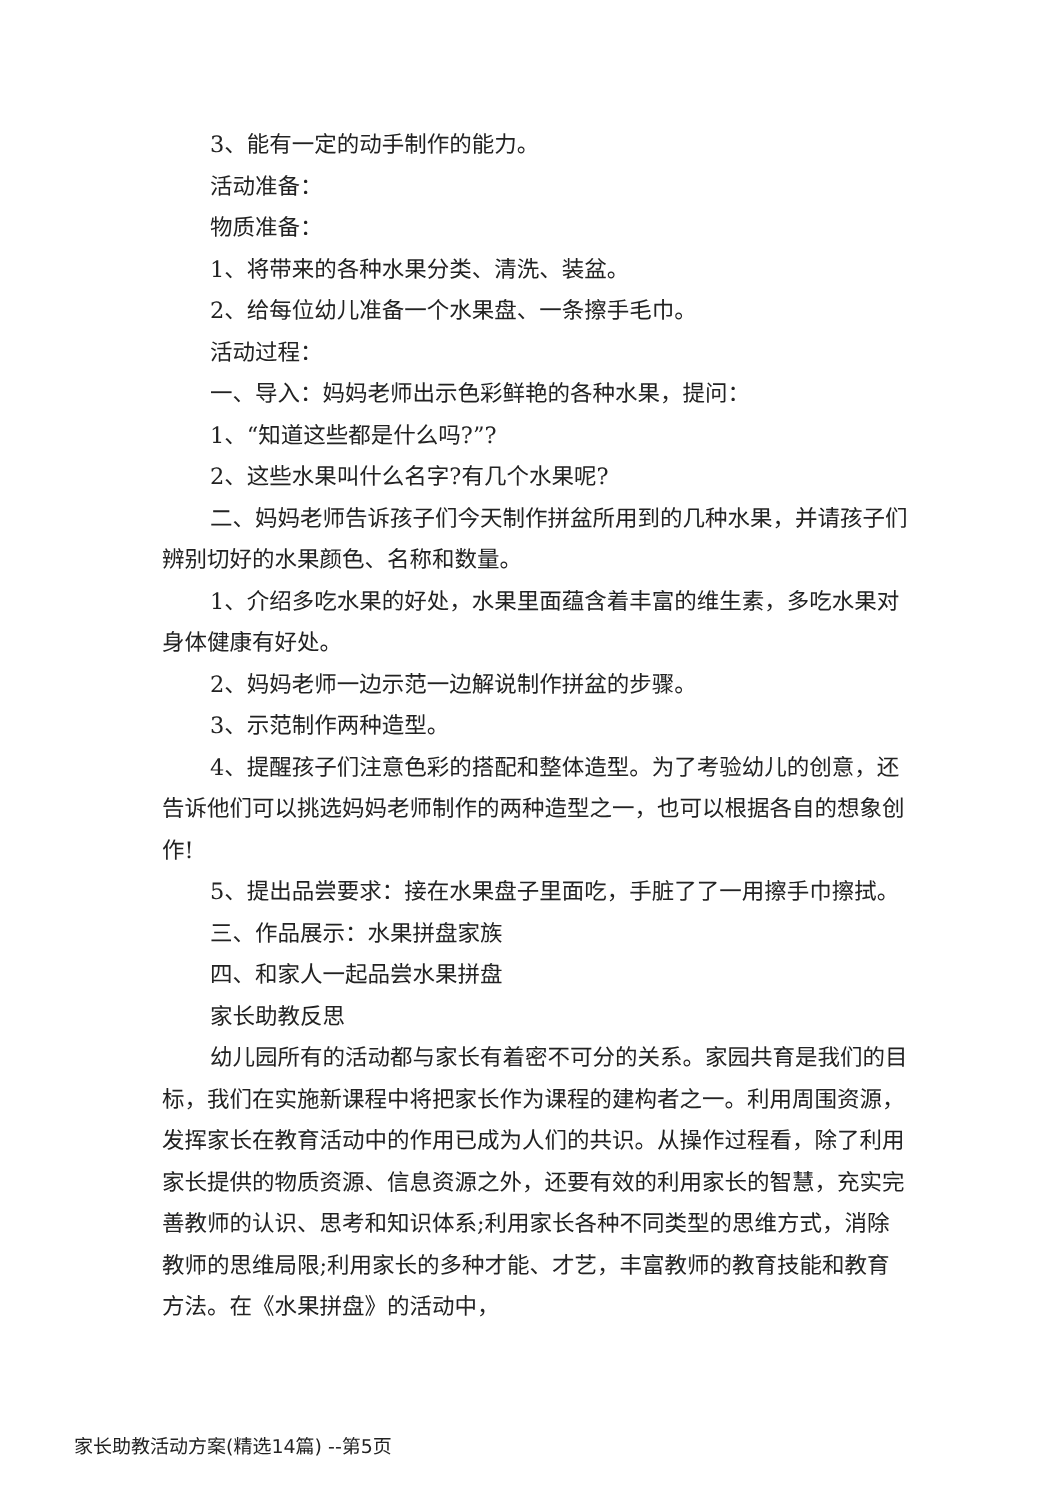3、能有一定的动手制作的能力。
活动准备：
物质准备：
1、将带来的各种水果分类、清洗、装盆。
2、给每位幼儿准备一个水果盘、一条擦手毛巾。
活动过程：
一、导入：妈妈老师出示色彩鲜艳的各种水果，提问：
1、“知道这些都是什么吗?”?
2、这些水果叫什么名字?有几个水果呢?
二、妈妈老师告诉孩子们今天制作拼盆所用到的几种水果，并请孩子们辨别切好的水果颜色、名称和数量。
1、介绍多吃水果的好处，水果里面蕴含着丰富的维生素，多吃水果对身体健康有好处。
2、妈妈老师一边示范一边解说制作拼盆的步骤。
3、示范制作两种造型。
4、提醒孩子们注意色彩的搭配和整体造型。为了考验幼儿的创意，还告诉他们可以挑选妈妈老师制作的两种造型之一，也可以根据各自的想象创作!
5、提出品尝要求：接在水果盘子里面吃，手脏了了一用擦手巾擦拭。
三、作品展示：水果拼盘家族
四、和家人一起品尝水果拼盘
家长助教反思
幼儿园所有的活动都与家长有着密不可分的关系。家园共育是我们的目标，我们在实施新课程中将把家长作为课程的建构者之一。利用周围资源，发挥家长在教育活动中的作用已成为人们的共识。从操作过程看，除了利用家长提供的物质资源、信息资源之外，还要有效的利用家长的智慧，充实完善教师的认识、思考和知识体系;利用家长各种不同类型的思维方式，消除教师的思维局限;利用家长的多种才能、才艺，丰富教师的教育技能和教育方法。在《水果拼盘》的活动中，
家长助教活动方案(精选14篇) --第5页